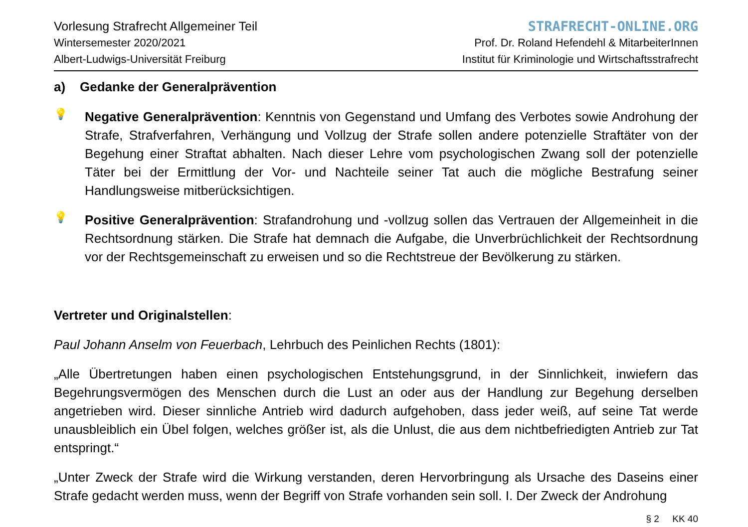Vorlesung Strafrecht Allgemeiner Teil
Wintersemester 2020/2021
Albert-Ludwigs-Universität Freiburg
STRAFRECHT-ONLINE.ORG
Prof. Dr. Roland Hefendehl & MitarbeiterInnen
Institut für Kriminologie und Wirtschaftsstrafrecht
a) Gedanke der Generalprävention
💡
Negative Generalprävention: Kenntnis von Gegenstand und Umfang des Verbotes sowie Androhung der Strafe, Strafverfahren, Verhängung und Vollzug der Strafe sollen andere potenzielle Straftäter von der Begehung einer Straftat abhalten. Nach dieser Lehre vom psychologischen Zwang soll der potenzielle Täter bei der Ermittlung der Vor- und Nachteile seiner Tat auch die mögliche Bestrafung seiner Handlungsweise mitberücksichtigen.
💡
Positive Generalprävention: Strafandrohung und -vollzug sollen das Vertrauen der Allgemeinheit in die Rechtsordnung stärken. Die Strafe hat demnach die Aufgabe, die Unverbrüchlichkeit der Rechtsordnung vor der Rechtsgemeinschaft zu erweisen und so die Rechtstreue der Bevölkerung zu stärken.
Vertreter und Originalstellen:
Paul Johann Anselm von Feuerbach, Lehrbuch des Peinlichen Rechts (1801):
„Alle Übertretungen haben einen psychologischen Entstehungsgrund, in der Sinnlichkeit, inwiefern das Begehrungsvermögen des Menschen durch die Lust an oder aus der Handlung zur Begehung derselben angetrieben wird. Dieser sinnliche Antrieb wird dadurch aufgehoben, dass jeder weiß, auf seine Tat werde unausbleiblich ein Übel folgen, welches größer ist, als die Unlust, die aus dem nichtbefriedigten Antrieb zur Tat entspringt.“
„Unter Zweck der Strafe wird die Wirkung verstanden, deren Hervorbringung als Ursache des Daseins einer Strafe gedacht werden muss, wenn der Begriff von Strafe vorhanden sein soll. I. Der Zweck der Androhung
§ 2 KK 40